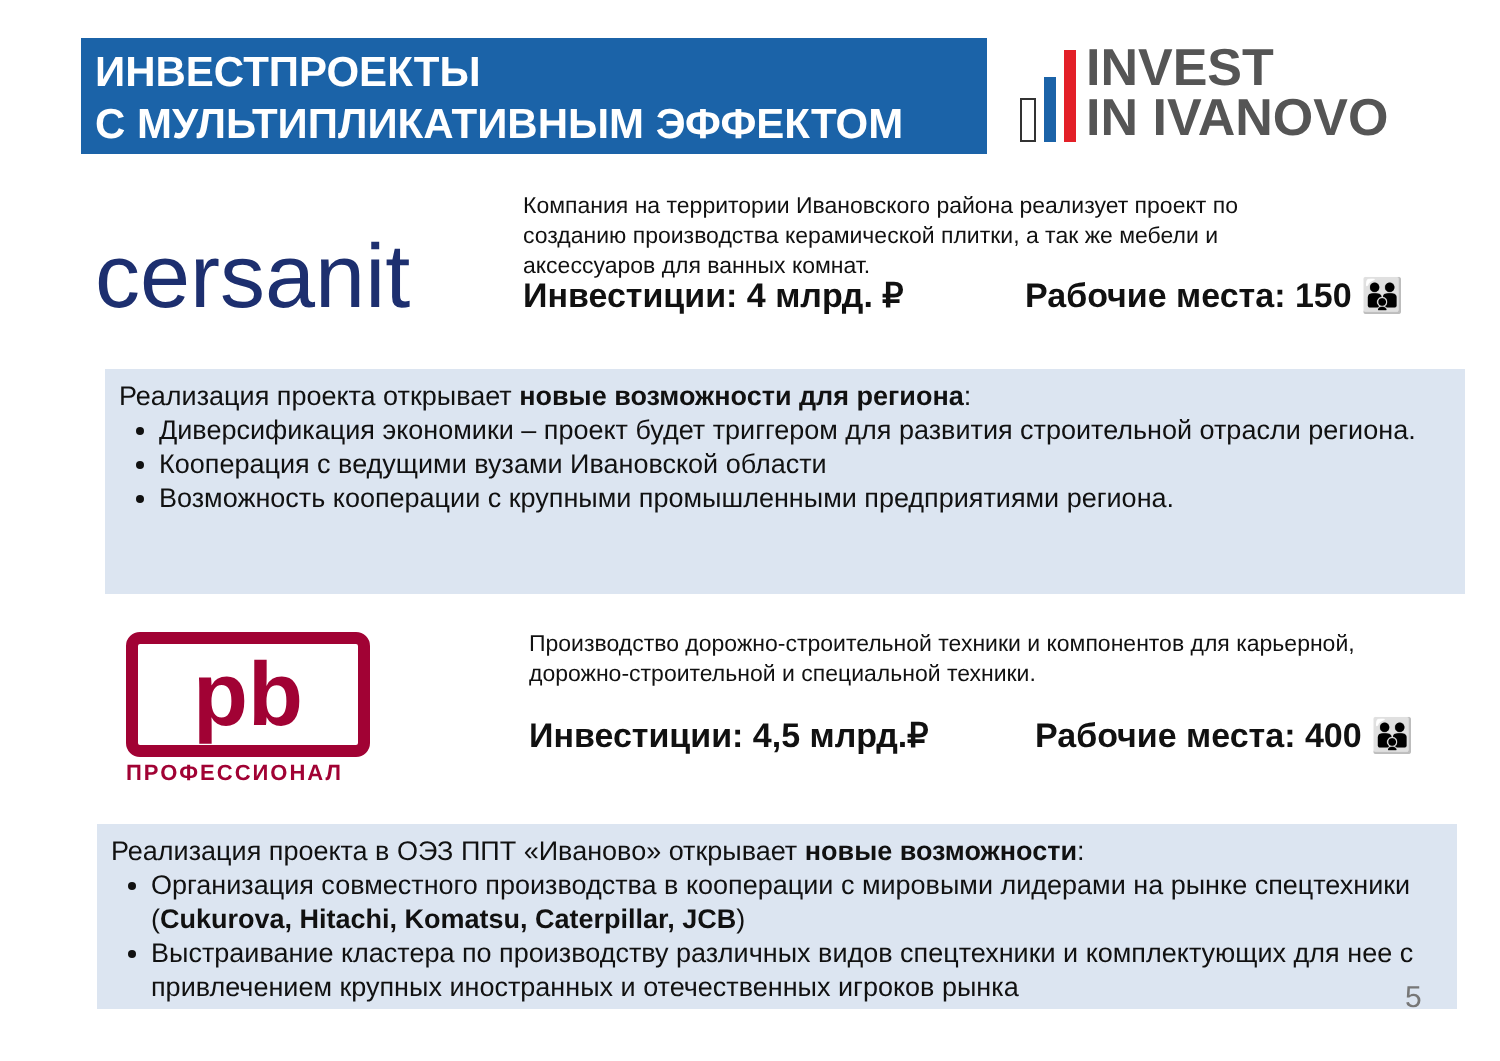ИНВЕСТПРОЕКТЫ
С МУЛЬТИПЛИКАТИВНЫМ ЭФФЕКТОМ
INVEST
IN IVANOVO
cersanit
Компания на территории Ивановского района реализует проект по созданию производства керамической плитки, а так же мебели и аксессуаров для ванных комнат.
Инвестиции: 4 млрд. ₽ Рабочие места: 150 👪
Реализация проекта открывает новые возможности для региона:
Диверсификация экономики – проект будет триггером для развития строительной отрасли региона.
Кооперация с ведущими вузами Ивановской области
Возможность кооперации с крупными промышленными предприятиями региона.
pb
ПРОФЕССИОНАЛ
Производство дорожно-строительной техники и компонентов для карьерной, дорожно-строительной и специальной техники.
Инвестиции: 4,5 млрд.₽ Рабочие места: 400 👪
Реализация проекта в ОЭЗ ППТ «Иваново» открывает новые возможности:
Организация совместного производства в кооперации с мировыми лидерами на рынке спецтехники (Cukurova, Hitachi, Komatsu, Caterpillar, JCB)
Выстраивание кластера по производству различных видов спецтехники и комплектующих для нее с привлечением крупных иностранных и отечественных игроков рынка
5